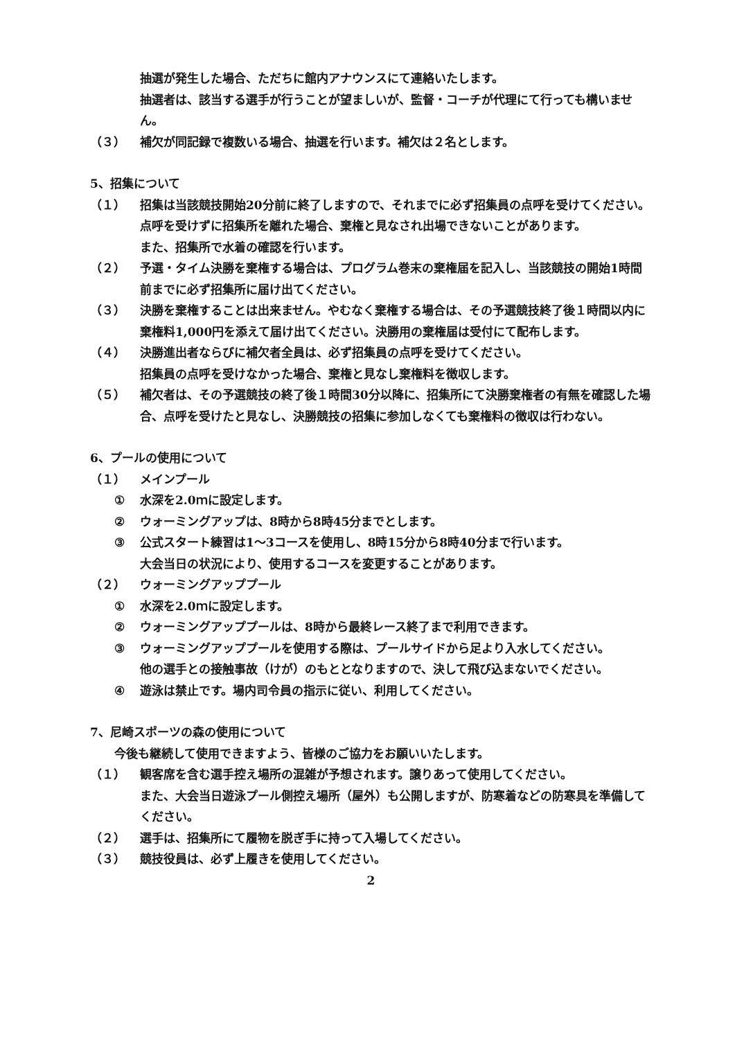抽選が発生した場合、ただちに館内アナウンスにて連絡いたします。
抽選者は、該当する選手が行うことが望ましいが、監督・コーチが代理にて行っても構いません。
（３） 補欠が同記録で複数いる場合、抽選を行います。補欠は２名とします。
5、招集について
（１） 招集は当該競技開始20分前に終了しますので、それまでに必ず招集員の点呼を受けてください。点呼を受けずに招集所を離れた場合、棄権と見なされ出場できないことがあります。
また、招集所で水着の確認を行います。
（２） 予選・タイム決勝を棄権する場合は、プログラム巻末の棄権届を記入し、当該競技の開始1時間前までに必ず招集所に届け出てください。
（３） 決勝を棄権することは出来ません。やむなく棄権する場合は、その予選競技終了後１時間以内に棄権料1,000円を添えて届け出てください。決勝用の棄権届は受付にて配布します。
（４） 決勝進出者ならびに補欠者全員は、必ず招集員の点呼を受けてください。
招集員の点呼を受けなかった場合、棄権と見なし棄権料を徴収します。
（５） 補欠者は、その予選競技の終了後１時間30分以降に、招集所にて決勝棄権者の有無を確認した場合、点呼を受けたと見なし、決勝競技の招集に参加しなくても棄権料の徴収は行わない。
6、プールの使用について
（１） メインプール
① 水深を2.0ｍに設定します。
② ウォーミングアップは、8時から8時45分までとします。
③ 公式スタート練習は1～3コースを使用し、8時15分から8時40分まで行います。
大会当日の状況により、使用するコースを変更することがあります。
（２） ウォーミングアッププール
① 水深を2.0ｍに設定します。
② ウォーミングアッププールは、8時から最終レース終了まで利用できます。
③ ウォーミングアッププールを使用する際は、プールサイドから足より入水してください。
他の選手との接触事故（けが）のもととなりますので、決して飛び込まないでください。
④ 遊泳は禁止です。場内司令員の指示に従い、利用してください。
7、尼崎スポーツの森の使用について
今後も継続して使用できますよう、皆様のご協力をお願いいたします。
（１） 観客席を含む選手控え場所の混雑が予想されます。譲りあって使用してください。
また、大会当日遊泳プール側控え場所（屋外）も公開しますが、防寒着などの防寒具を準備してください。
（２） 選手は、招集所にて履物を脱ぎ手に持って入場してください。
（３） 競技役員は、必ず上履きを使用してください。
2